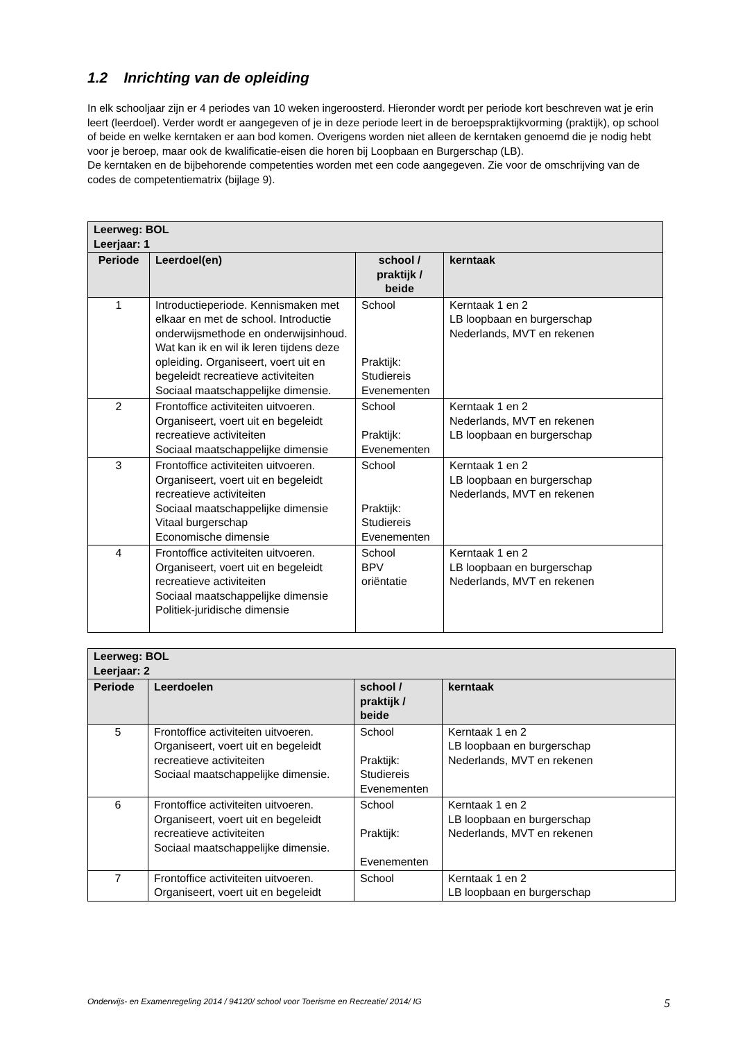1.2 Inrichting van de opleiding
In elk schooljaar zijn er 4 periodes van 10 weken ingeroosterd. Hieronder wordt per periode kort beschreven wat je erin leert (leerdoel). Verder wordt er aangegeven of je in deze periode leert in de beroepspraktijkvorming (praktijk), op school of beide en welke kerntaken er aan bod komen. Overigens worden niet alleen de kerntaken genoemd die je nodig hebt voor je beroep, maar ook de kwalificatie-eisen die horen bij Loopbaan en Burgerschap (LB).
De kerntaken en de bijbehorende competenties worden met een code aangegeven. Zie voor de omschrijving van de codes de competentiematrix (bijlage 9).
| Leerweg: BOL Leerjaar: 1 | | | |
| Periode | Leerdoel(en) | school / praktijk / beide | kerntaak |
| 1 | Introductieperiode. Kennismaken met elkaar en met de school. Introductie onderwijsmethode en onderwijsinhoud. Wat kan ik en wil ik leren tijdens deze opleiding. Organiseert, voert uit en begeleidt recreatieve activiteiten Sociaal maatschappelijke dimensie. | School Praktijk: Studiereis Evenementen | Kerntaak 1 en 2 LB loopbaan en burgerschap Nederlands, MVT en rekenen |
| 2 | Frontoffice activiteiten uitvoeren. Organiseert, voert uit en begeleidt recreatieve activiteiten Sociaal maatschappelijke dimensie | School Praktijk: Evenementen | Kerntaak 1 en 2 Nederlands, MVT en rekenen LB loopbaan en burgerschap |
| 3 | Frontoffice activiteiten uitvoeren. Organiseert, voert uit en begeleidt recreatieve activiteiten Sociaal maatschappelijke dimensie Vitaal burgerschap Economische dimensie | School Praktijk: Studiereis Evenementen | Kerntaak 1 en 2 LB loopbaan en burgerschap Nederlands, MVT en rekenen |
| 4 | Frontoffice activiteiten uitvoeren. Organiseert, voert uit en begeleidt recreatieve activiteiten Sociaal maatschappelijke dimensie Politiek-juridische dimensie | School BPV oriëntatie | Kerntaak 1 en 2 LB loopbaan en burgerschap Nederlands, MVT en rekenen |
| Leerweg: BOL Leerjaar: 2 | | | |
| Periode | Leerdoelen | school / praktijk / beide | kerntaak |
| 5 | Frontoffice activiteiten uitvoeren. Organiseert, voert uit en begeleidt recreatieve activiteiten Sociaal maatschappelijke dimensie. | School Praktijk: Studiereis Evenementen | Kerntaak 1 en 2 LB loopbaan en burgerschap Nederlands, MVT en rekenen |
| 6 | Frontoffice activiteiten uitvoeren. Organiseert, voert uit en begeleidt recreatieve activiteiten Sociaal maatschappelijke dimensie. | School Praktijk: Evenementen | Kerntaak 1 en 2 LB loopbaan en burgerschap Nederlands, MVT en rekenen |
| 7 | Frontoffice activiteiten uitvoeren. Organiseert, voert uit en begeleidt | School | Kerntaak 1 en 2 LB loopbaan en burgerschap |
Onderwijs- en Examenregeling 2014 / 94120/ school voor Toerisme en Recreatie/ 2014/ IG 5